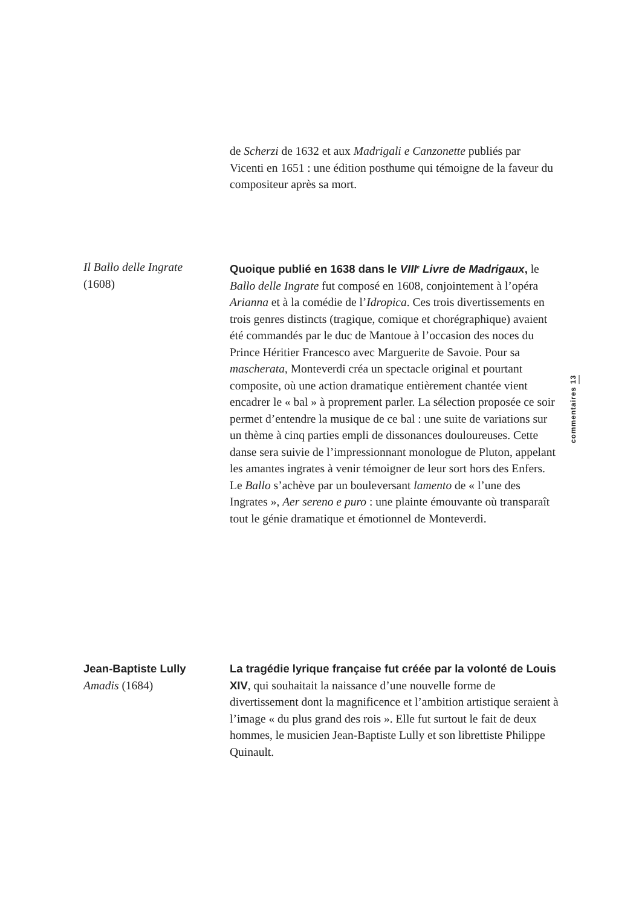de Scherzi de 1632 et aux Madrigali e Canzonette publiés par Vicenti en 1651 : une édition posthume qui témoigne de la faveur du compositeur après sa mort.
Il Ballo delle Ingrate
(1608)
Quoique publié en 1638 dans le VIII<sup>e</sup> Livre de Madrigaux, le Ballo delle Ingrate fut composé en 1608, conjointement à l’opéra Arianna et à la comédie de l’Idropica. Ces trois divertissements en trois genres distincts (tragique, comique et chorégraphique) avaient été commandés par le duc de Mantoue à l’occasion des noces du Prince Héritier Francesco avec Marguerite de Savoie. Pour sa mascherata, Monteverdi créa un spectacle original et pourtant composite, où une action dramatique entièrement chantée vient encadrer le « bal » à proprement parler. La sélection proposée ce soir permet d’entendre la musique de ce bal : une suite de variations sur un thème à cinq parties empli de dissonances douloureuses. Cette danse sera suivie de l’impressionnant monologue de Pluton, appelant les amantes ingrates à venir témoigner de leur sort hors des Enfers. Le Ballo s’achève par un bouleversant lamento de « l’une des Ingrates », Aer sereno e puro : une plainte émouvante où transparaît tout le génie dramatique et émotionnel de Monteverdi.
Jean-Baptiste Lully
Amadis (1684)
La tragédie lyrique française fut créée par la volonté de Louis XIV, qui souhaitait la naissance d’une nouvelle forme de divertissement dont la magnificence et l’ambition artistique seraient à l’image « du plus grand des rois ». Elle fut surtout le fait de deux hommes, le musicien Jean-Baptiste Lully et son librettiste Philippe Quinault.
commentaires 13